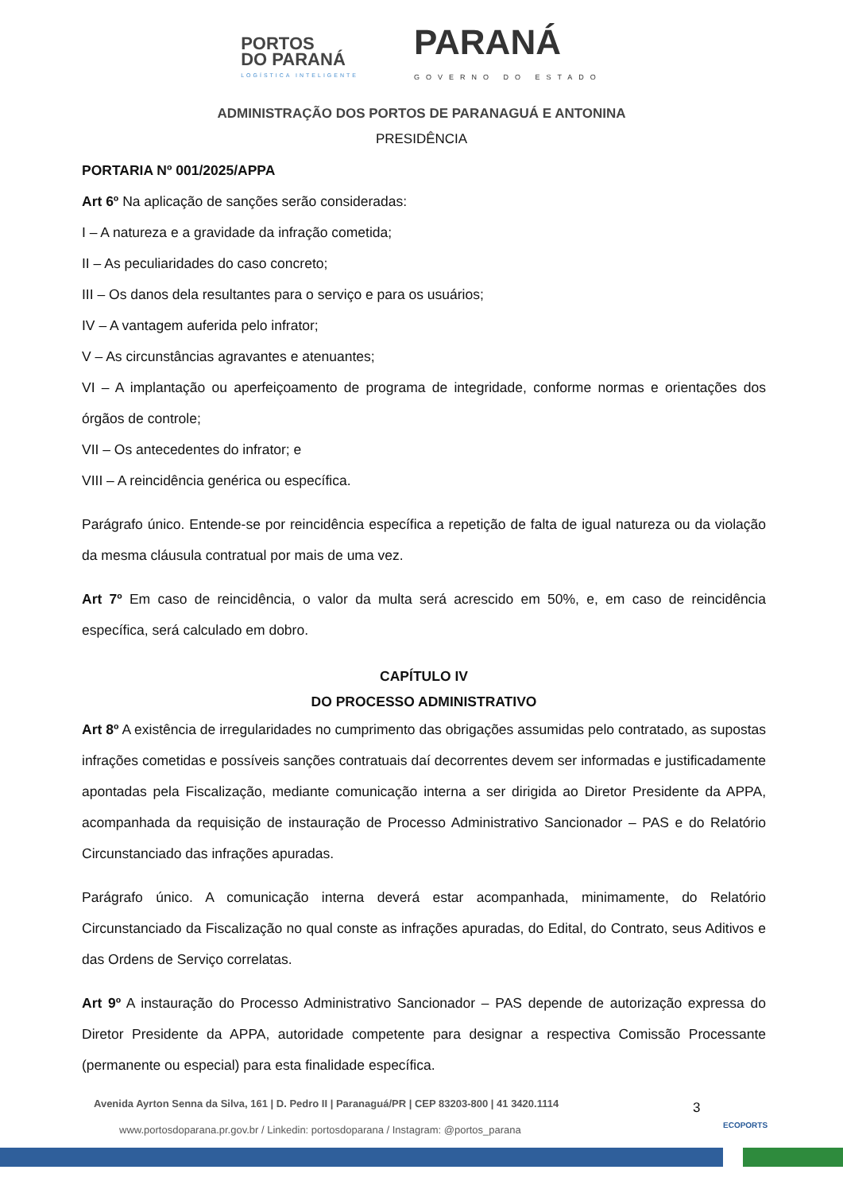PORTOS
DO PARANÁ
LOGÍSTICA INTELIGENTE
PARANÁ
GOVERNO DO ESTADO
ADMINISTRAÇÃO DOS PORTOS DE PARANAGUÁ E ANTONINA
PRESIDÊNCIA
PORTARIA Nº 001/2025/APPA
Art 6º Na aplicação de sanções serão consideradas:
I – A natureza e a gravidade da infração cometida;
II – As peculiaridades do caso concreto;
III – Os danos dela resultantes para o serviço e para os usuários;
IV – A vantagem auferida pelo infrator;
V – As circunstâncias agravantes e atenuantes;
VI – A implantação ou aperfeiçoamento de programa de integridade, conforme normas e orientações dos órgãos de controle;
VII – Os antecedentes do infrator; e
VIII – A reincidência genérica ou específica.
Parágrafo único. Entende-se por reincidência específica a repetição de falta de igual natureza ou da violação da mesma cláusula contratual por mais de uma vez.
Art 7º Em caso de reincidência, o valor da multa será acrescido em 50%, e, em caso de reincidência específica, será calculado em dobro.
CAPÍTULO IV
DO PROCESSO ADMINISTRATIVO
Art 8º A existência de irregularidades no cumprimento das obrigações assumidas pelo contratado, as supostas infrações cometidas e possíveis sanções contratuais daí decorrentes devem ser informadas e justificadamente apontadas pela Fiscalização, mediante comunicação interna a ser dirigida ao Diretor Presidente da APPA, acompanhada da requisição de instauração de Processo Administrativo Sancionador – PAS e do Relatório Circunstanciado das infrações apuradas.
Parágrafo único. A comunicação interna deverá estar acompanhada, minimamente, do Relatório Circunstanciado da Fiscalização no qual conste as infrações apuradas, do Edital, do Contrato, seus Aditivos e das Ordens de Serviço correlatas.
Art 9º A instauração do Processo Administrativo Sancionador – PAS depende de autorização expressa do Diretor Presidente da APPA, autoridade competente para designar a respectiva Comissão Processante (permanente ou especial) para esta finalidade específica.
Avenida Ayrton Senna da Silva, 161 | D. Pedro II | Paranaguá/PR | CEP 83203-800 | 41 3420.1114
www.portosdoparana.pr.gov.br / Linkedin: portosdoparana / Instagram: @portos_parana
3
ECOPORTS